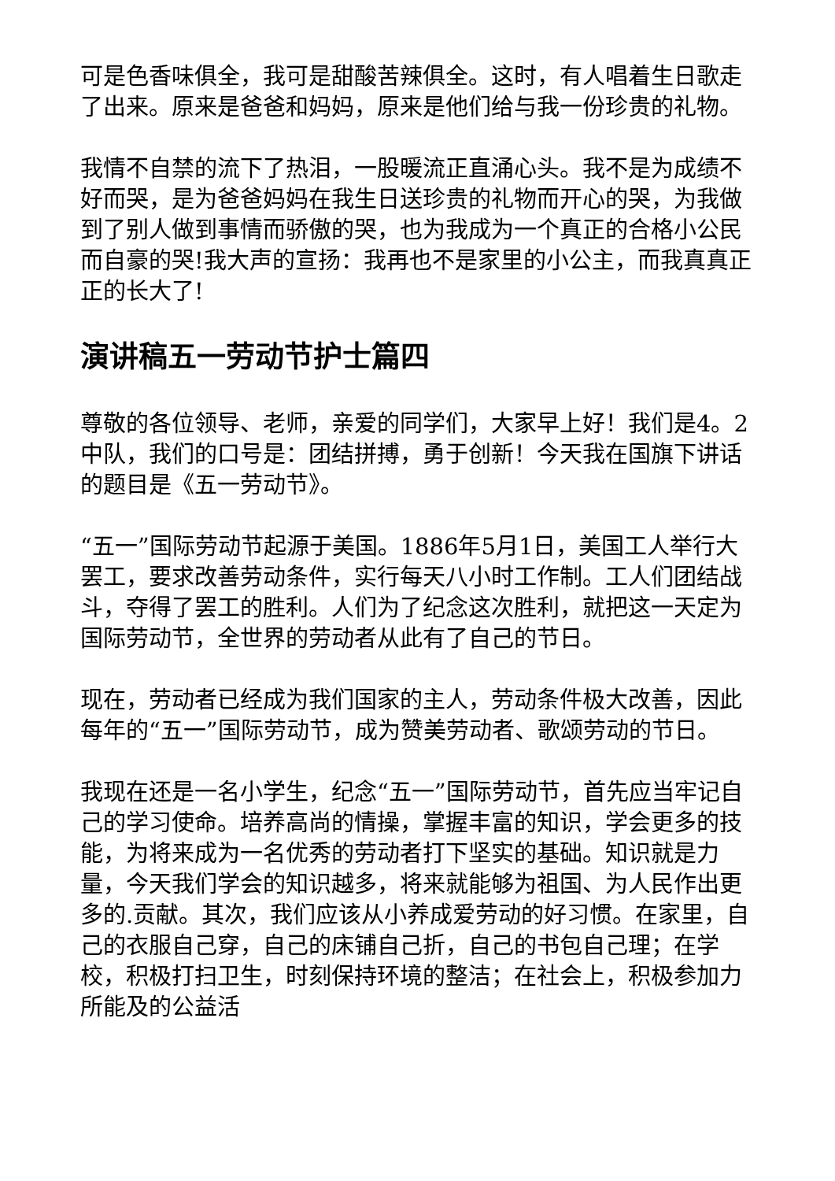可是色香味俱全，我可是甜酸苦辣俱全。这时，有人唱着生日歌走了出来。原来是爸爸和妈妈，原来是他们给与我一份珍贵的礼物。
我情不自禁的流下了热泪，一股暖流正直涌心头。我不是为成绩不好而哭，是为爸爸妈妈在我生日送珍贵的礼物而开心的哭，为我做到了别人做到事情而骄傲的哭，也为我成为一个真正的合格小公民而自豪的哭!我大声的宣扬：我再也不是家里的小公主，而我真真正正的长大了!
演讲稿五一劳动节护士篇四
尊敬的各位领导、老师，亲爱的同学们，大家早上好！我们是4。2中队，我们的口号是：团结拼搏，勇于创新！今天我在国旗下讲话的题目是《五一劳动节》。
“五一”国际劳动节起源于美国。1886年5月1日，美国工人举行大罢工，要求改善劳动条件，实行每天八小时工作制。工人们团结战斗，夺得了罢工的胜利。人们为了纪念这次胜利，就把这一天定为国际劳动节，全世界的劳动者从此有了自己的节日。
现在，劳动者已经成为我们国家的主人，劳动条件极大改善，因此每年的“五一”国际劳动节，成为赞美劳动者、歌颂劳动的节日。
我现在还是一名小学生，纪念“五一”国际劳动节，首先应当牢记自己的学习使命。培养高尚的情操，掌握丰富的知识，学会更多的技能，为将来成为一名优秀的劳动者打下坚实的基础。知识就是力量，今天我们学会的知识越多，将来就能够为祖国、为人民作出更多的.贡献。其次，我们应该从小养成爱劳动的好习惯。在家里，自己的衣服自己穿，自己的床铺自己折，自己的书包自己理；在学校，积极打扫卫生，时刻保持环境的整洁；在社会上，积极参加力所能及的公益活